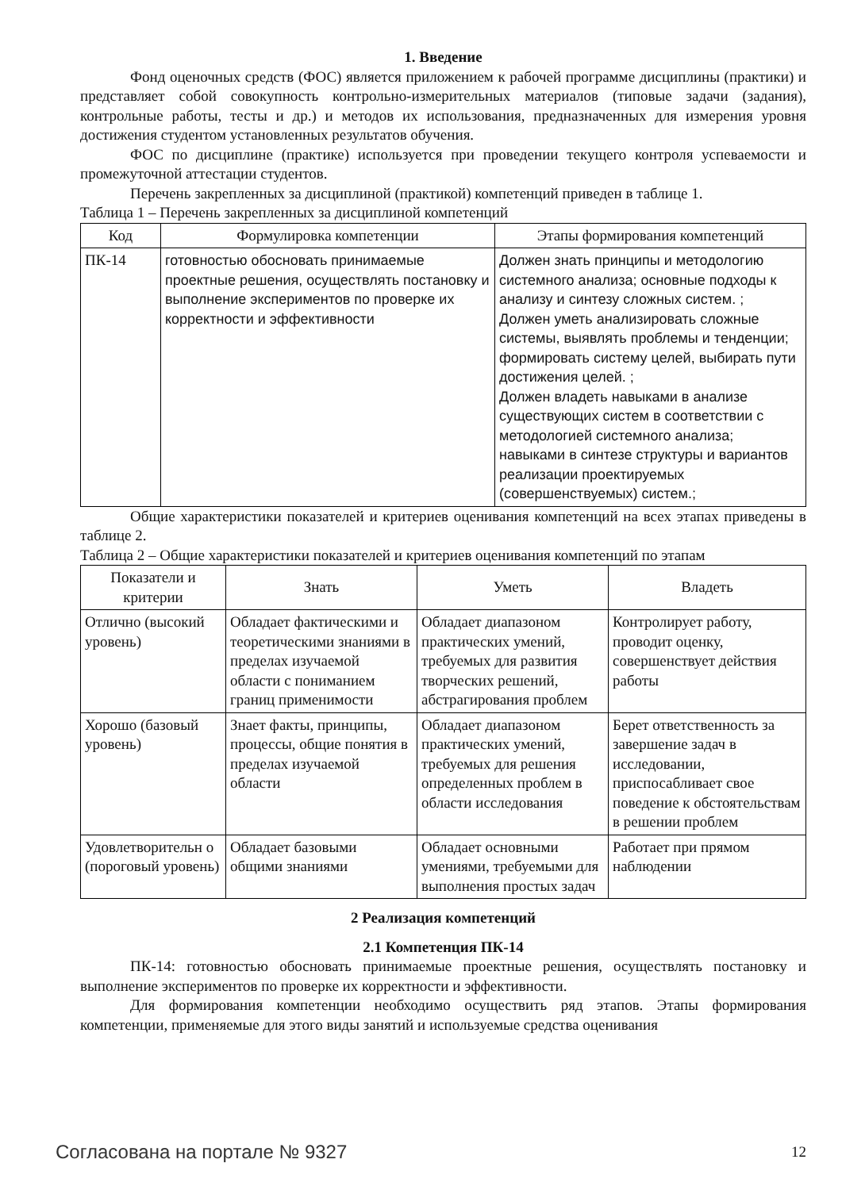1. Введение
Фонд оценочных средств (ФОС) является приложением к рабочей программе дисциплины (практики) и представляет собой совокупность контрольно-измерительных материалов (типовые задачи (задания), контрольные работы, тесты и др.) и методов их использования, предназначенных для измерения уровня достижения студентом установленных результатов обучения.
ФОС по дисциплине (практике) используется при проведении текущего контроля успеваемости и промежуточной аттестации студентов.
Перечень закрепленных за дисциплиной (практикой) компетенций приведен в таблице 1.
Таблица 1 – Перечень закрепленных за дисциплиной компетенций
| Код | Формулировка компетенции | Этапы формирования компетенций |
| --- | --- | --- |
| ПК-14 | готовностью обосновать принимаемые проектные решения, осуществлять постановку и выполнение экспериментов по проверке их корректности и эффективности | Должен знать принципы и методологию системного анализа; основные подходы к анализу и синтезу сложных систем. ; Должен уметь анализировать сложные системы, выявлять проблемы и тенденции; формировать систему целей, выбирать пути достижения целей. ; Должен владеть навыками в анализе существующих систем в соответствии с методологией системного анализа; навыками в синтезе структуры и вариантов реализации проектируемых (совершенствуемых) систем.; |
Общие характеристики показателей и критериев оценивания компетенций на всех этапах приведены в таблице 2.
Таблица 2 – Общие характеристики показателей и критериев оценивания компетенций по этапам
| Показатели и критерии | Знать | Уметь | Владеть |
| --- | --- | --- | --- |
| Отлично (высокий уровень) | Обладает фактическими и теоретическими знаниями в пределах изучаемой области с пониманием границ применимости | Обладает диапазоном практических умений, требуемых для развития творческих решений, абстрагирования проблем | Контролирует работу, проводит оценку, совершенствует действия работы |
| Хорошо (базовый уровень) | Знает факты, принципы, процессы, общие понятия в пределах изучаемой области | Обладает диапазоном практических умений, требуемых для решения определенных проблем в области исследования | Берет ответственность за завершение задач в исследовании, приспосабливает свое поведение к обстоятельствам в решении проблем |
| Удовлетворительн о (пороговый уровень) | Обладает базовыми общими знаниями | Обладает основными умениями, требуемыми для выполнения простых задач | Работает при прямом наблюдении |
2 Реализация компетенций
2.1 Компетенция ПК-14
ПК-14: готовностью обосновать принимаемые проектные решения, осуществлять постановку и выполнение экспериментов по проверке их корректности и эффективности.
Для формирования компетенции необходимо осуществить ряд этапов. Этапы формирования компетенции, применяемые для этого виды занятий и используемые средства оценивания
Согласована на портале № 9327 12